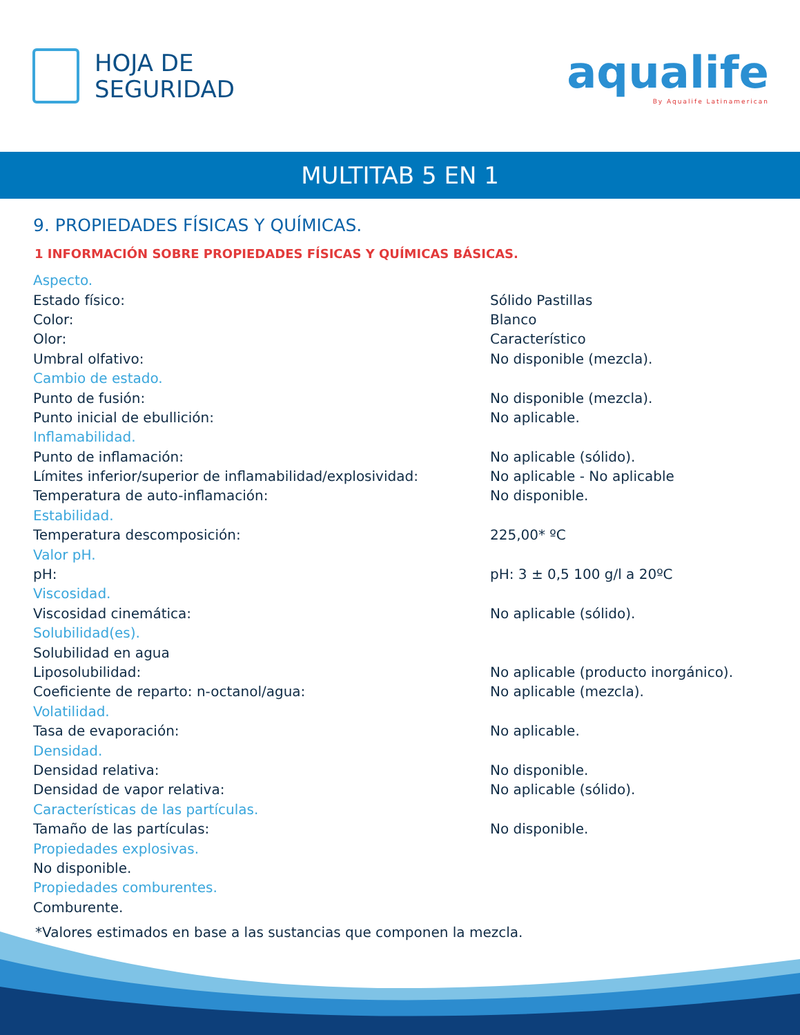HOJA DE
SEGURIDAD
aqualife
By Aqualife Latinamerican
MULTITAB 5 EN 1
9. PROPIEDADES FÍSICAS Y QUÍMICAS.
1 INFORMACIÓN SOBRE PROPIEDADES FÍSICAS Y QUÍMICAS BÁSICAS.
| Aspecto. | |
| Estado físico: | Sólido Pastillas |
| Color: | Blanco |
| Olor: | Característico |
| Umbral olfativo: | No disponible (mezcla). |
| Cambio de estado. | |
| Punto de fusión: | No disponible (mezcla). |
| Punto inicial de ebullición: | No aplicable. |
| Inflamabilidad. | |
| Punto de inflamación: | No aplicable (sólido). |
| Límites inferior/superior de inflamabilidad/explosividad: | No aplicable - No aplicable |
| Temperatura de auto-inflamación: | No disponible. |
| Estabilidad. | |
| Temperatura descomposición: | 225,00* ºC |
| Valor pH. | |
| pH: | pH: 3 ± 0,5 100 g/l a 20ºC |
| Viscosidad. | |
| Viscosidad cinemática: | No aplicable (sólido). |
| Solubilidad(es). | |
| Solubilidad en agua | |
| Liposolubilidad: | No aplicable (producto inorgánico). |
| Coeficiente de reparto: n-octanol/agua: | No aplicable (mezcla). |
| Volatilidad. | |
| Tasa de evaporación: | No aplicable. |
| Densidad. | |
| Densidad relativa: | No disponible. |
| Densidad de vapor relativa: | No aplicable (sólido). |
| Características de las partículas. | |
| Tamaño de las partículas: | No disponible. |
| Propiedades explosivas. | |
| No disponible. | |
| Propiedades comburentes. | |
| Comburente. | |
*Valores estimados en base a las sustancias que componen la mezcla.